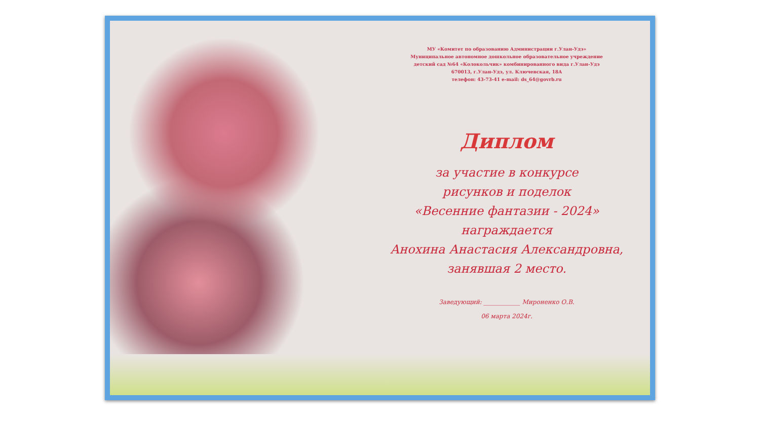МУ «Комитет по образованию Администрации г.Улан-Удэ»
Муниципальное автономное дошкольное образовательное учреждение
детский сад №64 «Колокольчик» комбинированного вида г.Улан-Удэ
670013, г.Улан-Удэ, ул. Ключевская, 18А
телефон: 43-73-41 e-mail: ds_64@govrb.ru
Диплом
за участие в конкурсе
рисунков и поделок
«Весенние фантазии - 2024»
награждается
Анохина Анастасия Александровна,
занявшая 2 место.
Заведующий: ____________ Мироненко О.В.
06 марта 2024г.